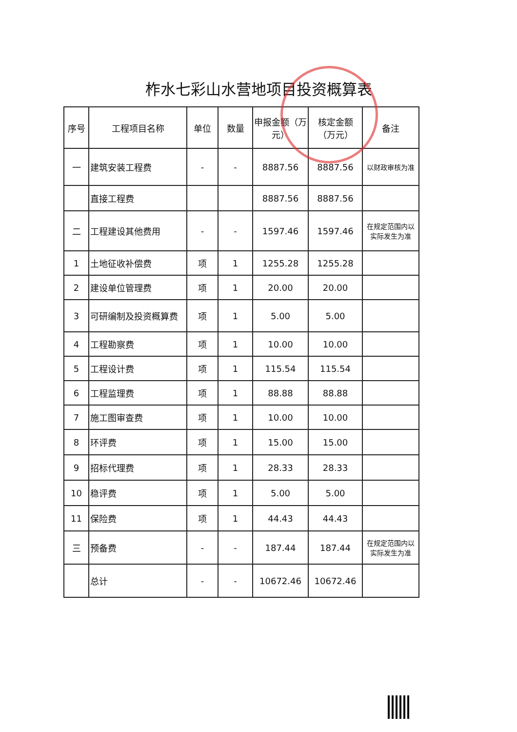柞水七彩山水营地项目投资概算表
| 序号 | 工程项目名称 | 单位 | 数量 | 申报金额（万元） | 核定金额（万元） | 备注 |
| --- | --- | --- | --- | --- | --- | --- |
| 一 | 建筑安装工程费 | - | - | 8887.56 | 8887.56 | 以财政审核为准 |
| | 直接工程费 | | | 8887.56 | 8887.56 | |
| 二 | 工程建设其他费用 | - | - | 1597.46 | 1597.46 | 在规定范围内以实际发生为准 |
| 1 | 土地征收补偿费 | 项 | 1 | 1255.28 | 1255.28 | |
| 2 | 建设单位管理费 | 项 | 1 | 20.00 | 20.00 | |
| 3 | 可研编制及投资概算费 | 项 | 1 | 5.00 | 5.00 | |
| 4 | 工程勘察费 | 项 | 1 | 10.00 | 10.00 | |
| 5 | 工程设计费 | 项 | 1 | 115.54 | 115.54 | |
| 6 | 工程监理费 | 项 | 1 | 88.88 | 88.88 | |
| 7 | 施工图审查费 | 项 | 1 | 10.00 | 10.00 | |
| 8 | 环评费 | 项 | 1 | 15.00 | 15.00 | |
| 9 | 招标代理费 | 项 | 1 | 28.33 | 28.33 | |
| 10 | 稳评费 | 项 | 1 | 5.00 | 5.00 | |
| 11 | 保险费 | 项 | 1 | 44.43 | 44.43 | |
| 三 | 预备费 | - | - | 187.44 | 187.44 | 在规定范围内以实际发生为准 |
| | 总计 | - | - | 10672.46 | 10672.46 | |